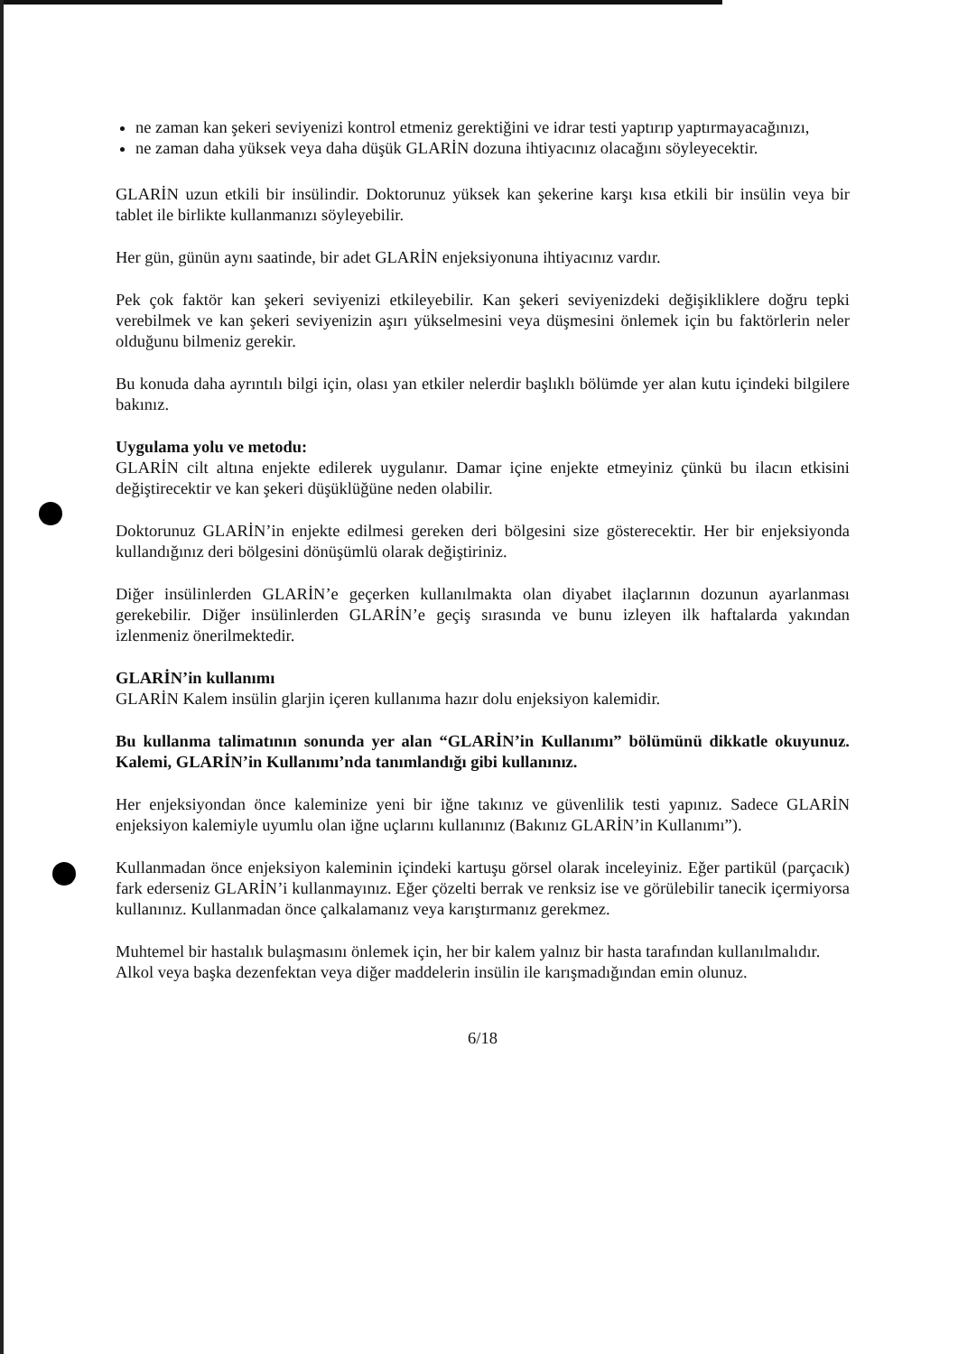ne zaman kan şekeri seviyenizi kontrol etmeniz gerektiğini ve idrar testi yaptırıp yaptırmayacağınızı,
ne zaman daha yüksek veya daha düşük GLARİN dozuna ihtiyacınız olacağını söyleyecektir.
GLARİN uzun etkili bir insülindir. Doktorunuz yüksek kan şekerine karşı kısa etkili bir insülin veya bir tablet ile birlikte kullanmanızı söyleyebilir.
Her gün, günün aynı saatinde, bir adet GLARİN enjeksiyonuna ihtiyacınız vardır.
Pek çok faktör kan şekeri seviyenizi etkileyebilir. Kan şekeri seviyenizdeki değişikliklere doğru tepki verebilmek ve kan şekeri seviyenizin aşırı yükselmesini veya düşmesini önlemek için bu faktörlerin neler olduğunu bilmeniz gerekir.
Bu konuda daha ayrıntılı bilgi için, olası yan etkiler nelerdir başlıklı bölümde yer alan kutu içindeki bilgilere bakınız.
Uygulama yolu ve metodu:
GLARİN cilt altına enjekte edilerek uygulanır. Damar içine enjekte etmeyiniz çünkü bu ilacın etkisini değiştirecektir ve kan şekeri düşüklüğüne neden olabilir.
Doktorunuz GLARİN’in enjekte edilmesi gereken deri bölgesini size gösterecektir. Her bir enjeksiyonda kullandığınız deri bölgesini dönüşümlü olarak değiştiriniz.
Diğer insülinlerden GLARİN’e geçerken kullanılmakta olan diyabet ilaçlarının dozunun ayarlanması gerekebilir. Diğer insülinlerden GLARİN’e geçiş sırasında ve bunu izleyen ilk haftalarda yakından izlenmeniz önerilmektedir.
GLARİN’in kullanımı
GLARİN Kalem insülin glarjin içeren kullanıma hazır dolu enjeksiyon kalemidir.
Bu kullanma talimatının sonunda yer alan “GLARİN’in Kullanımı” bölümünü dikkatle okuyunuz. Kalemi, GLARİN’in Kullanımı’nda tanımlandığı gibi kullanınız.
Her enjeksiyondan önce kaleminize yeni bir iğne takınız ve güvenlilik testi yapınız. Sadece GLARİN enjeksiyon kalemiyle uyumlu olan iğne uçlarını kullanınız (Bakınız GLARİN’in Kullanımı”).
Kullanmadan önce enjeksiyon kaleminin içindeki kartuşu görsel olarak inceleyiniz. Eğer partikül (parçacık) fark ederseniz GLARİN’i kullanmayınız. Eğer çözelti berrak ve renksiz ise ve görülebilir tanecik içermiyorsa kullanınız. Kullanmadan önce çalkalamanız veya karıştırmanız gerekmez.
Muhtemel bir hastalık bulaşmasını önlemek için, her bir kalem yalnız bir hasta tarafından kullanılmalıdır.
Alkol veya başka dezenfektan veya diğer maddelerin insülin ile karışmadığından emin olunuz.
6/18